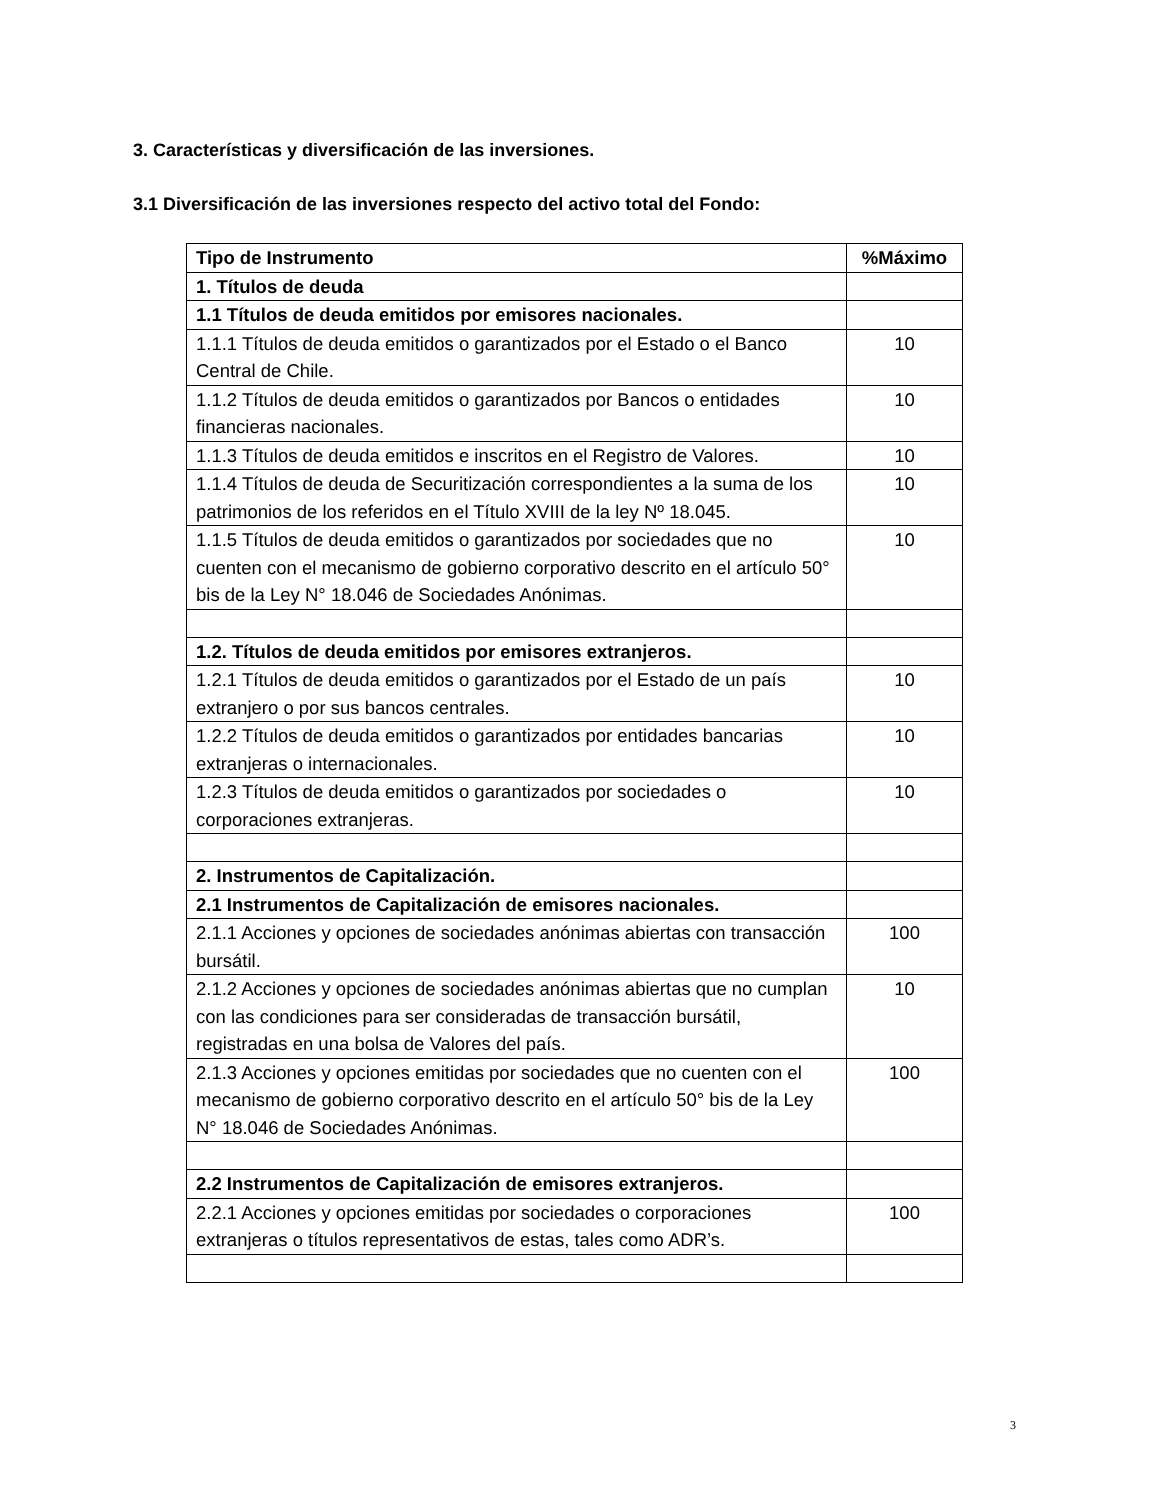3. Características y diversificación de las inversiones.
3.1 Diversificación de las inversiones respecto del activo total del Fondo:
| Tipo de Instrumento | %Máximo |
| --- | --- |
| 1. Títulos de deuda | |
| 1.1 Títulos de deuda emitidos por emisores nacionales. | |
| 1.1.1 Títulos de deuda emitidos o garantizados por el Estado o el Banco Central de Chile. | 10 |
| 1.1.2 Títulos de deuda emitidos o garantizados por Bancos o entidades financieras nacionales. | 10 |
| 1.1.3 Títulos de deuda emitidos e inscritos en el Registro de Valores. | 10 |
| 1.1.4 Títulos de deuda de Securitización correspondientes a la suma de los patrimonios de los referidos en el Título XVIII de la ley Nº 18.045. | 10 |
| 1.1.5 Títulos de deuda emitidos o garantizados por sociedades que no cuenten con el mecanismo de gobierno corporativo descrito en el artículo 50° bis de la Ley N° 18.046 de Sociedades Anónimas. | 10 |
| 1.2. Títulos de deuda emitidos por emisores extranjeros. | |
| 1.2.1 Títulos de deuda emitidos o garantizados por el Estado de un país extranjero o por sus bancos centrales. | 10 |
| 1.2.2 Títulos de deuda emitidos o garantizados por entidades bancarias extranjeras o internacionales. | 10 |
| 1.2.3 Títulos de deuda emitidos o garantizados por sociedades o corporaciones extranjeras. | 10 |
| 2. Instrumentos de Capitalización. | |
| 2.1 Instrumentos de Capitalización de emisores nacionales. | |
| 2.1.1 Acciones y opciones de sociedades anónimas abiertas con transacción bursátil. | 100 |
| 2.1.2 Acciones y opciones de sociedades anónimas abiertas que no cumplan con las condiciones para ser consideradas de transacción bursátil, registradas en una bolsa de Valores del país. | 10 |
| 2.1.3 Acciones y opciones emitidas por sociedades que no cuenten con el mecanismo de gobierno corporativo descrito en el artículo 50° bis de la Ley N° 18.046 de Sociedades Anónimas. | 100 |
| 2.2 Instrumentos de Capitalización de emisores extranjeros. | |
| 2.2.1 Acciones y opciones emitidas por sociedades o corporaciones extranjeras o títulos representativos de estas, tales como ADR’s. | 100 |
3